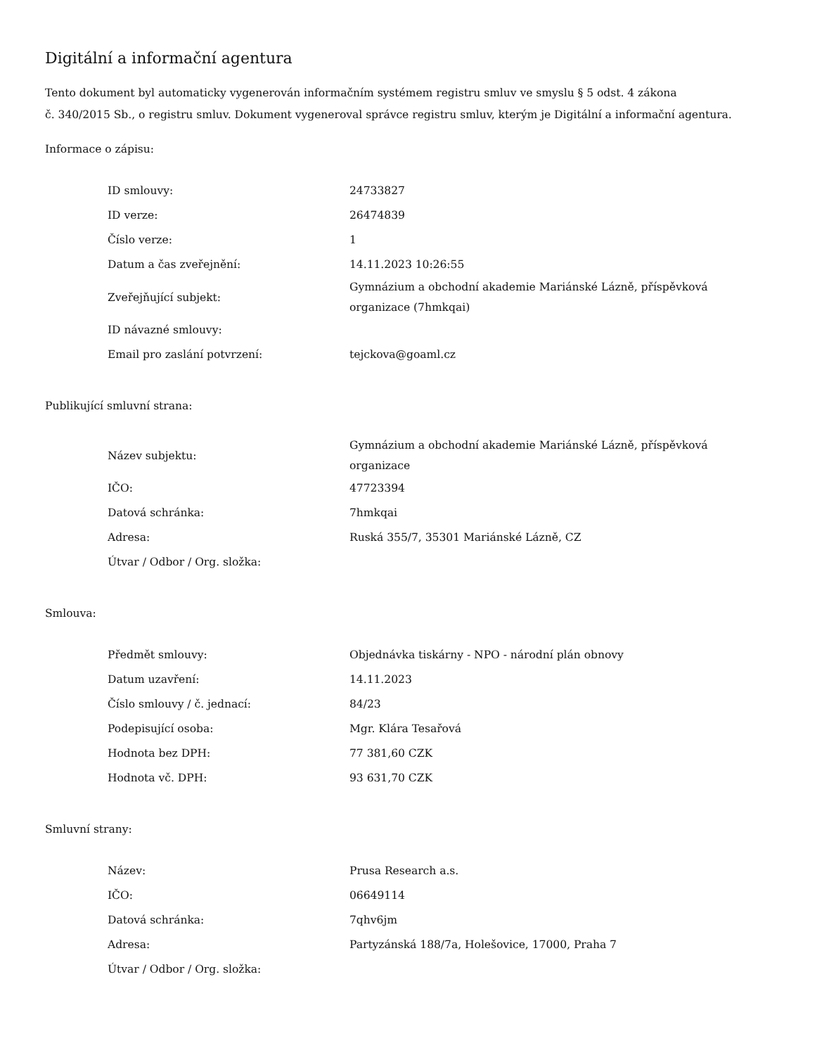Digitální a informační agentura
Tento dokument byl automaticky vygenerován informačním systémem registru smluv ve smyslu § 5 odst. 4 zákona
č. 340/2015 Sb., o registru smluv. Dokument vygeneroval správce registru smluv, kterým je Digitální a informační agentura.
Informace o zápisu:
| ID smlouvy: | 24733827 |
| ID verze: | 26474839 |
| Číslo verze: | 1 |
| Datum a čas zveřejnění: | 14.11.2023 10:26:55 |
| Zveřejňující subjekt: | Gymnázium a obchodní akademie Mariánské Lázně, příspěvková organizace (7hmkqai) |
| ID návazné smlouvy: | |
| Email pro zaslání potvrzení: | tejckova@goaml.cz |
Publikující smluvní strana:
| Název subjektu: | Gymnázium a obchodní akademie Mariánské Lázně, příspěvková organizace |
| IČO: | 47723394 |
| Datová schránka: | 7hmkqai |
| Adresa: | Ruská 355/7, 35301 Mariánské Lázně, CZ |
| Útvar / Odbor / Org. složka: | |
Smlouva:
| Předmět smlouvy: | Objednávka tiskárny - NPO - národní plán obnovy |
| Datum uzavření: | 14.11.2023 |
| Číslo smlouvy / č. jednací: | 84/23 |
| Podepisující osoba: | Mgr. Klára Tesařová |
| Hodnota bez DPH: | 77 381,60 CZK |
| Hodnota vč. DPH: | 93 631,70 CZK |
Smluvní strany:
| Název: | Prusa Research a.s. |
| IČO: | 06649114 |
| Datová schránka: | 7qhv6jm |
| Adresa: | Partyzánská 188/7a, Holešovice, 17000, Praha 7 |
| Útvar / Odbor / Org. složka: | |